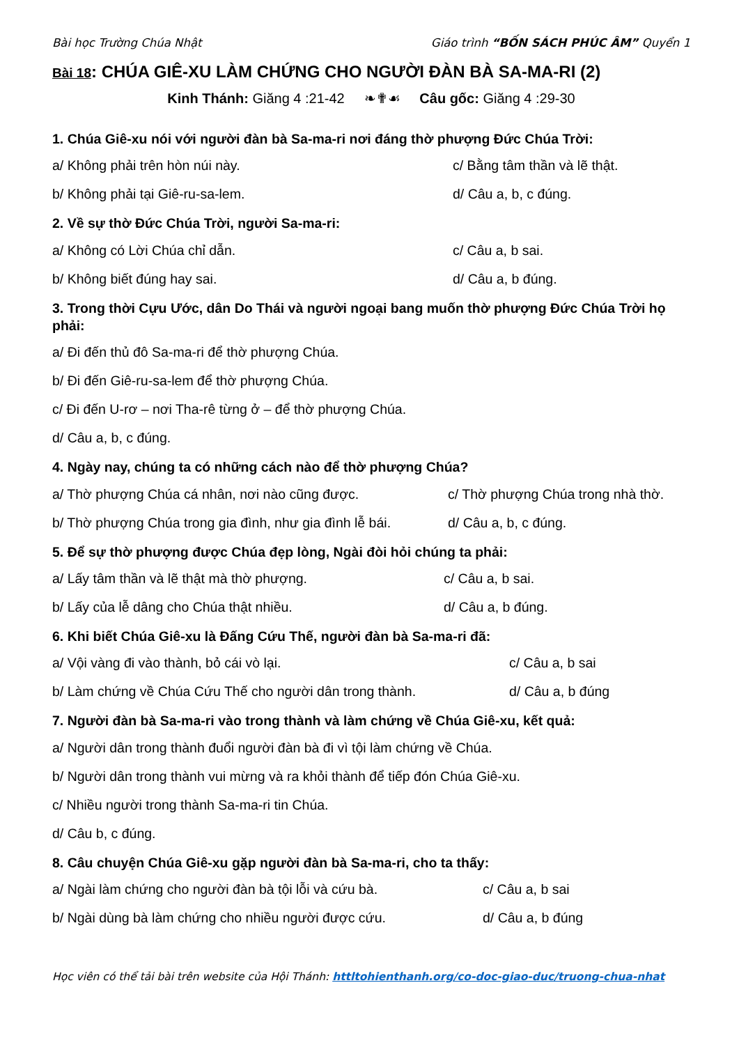Bài học Trường Chúa Nhật Giáo trình “BỐN SÁCH PHÚC ÂM” Quyển 1
Bài 18: CHÚA GIÊ-XU LÀM CHỨNG CHO NGƯỜI ĐÀN BÀ SA-MA-RI (2)
Kinh Thánh: Giăng 4 :21-42 ❧✟☙ Câu gốc: Giăng 4 :29-30
1. Chúa Giê-xu nói với người đàn bà Sa-ma-ri nơi đáng thờ phượng Đức Chúa Trời:
a/ Không phải trên hòn núi này.
c/ Bằng tâm thần và lẽ thật.
b/ Không phải tại Giê-ru-sa-lem.
d/ Câu a, b, c đúng.
2. Về sự thờ Đức Chúa Trời, người Sa-ma-ri:
a/ Không có Lời Chúa chỉ dẫn. c/ Câu a, b sai.
b/ Không biết đúng hay sai. d/ Câu a, b đúng.
3. Trong thời Cựu Ước, dân Do Thái và người ngoại bang muốn thờ phượng Đức Chúa Trời họ phải:
a/ Đi đến thủ đô Sa-ma-ri để thờ phượng Chúa.
b/ Đi đến Giê-ru-sa-lem để thờ phượng Chúa.
c/ Đi đến U-rơ – nơi Tha-rê từng ở – để thờ phượng Chúa.
d/ Câu a, b, c đúng.
4. Ngày nay, chúng ta có những cách nào để thờ phượng Chúa?
a/ Thờ phượng Chúa cá nhân, nơi nào cũng được.
c/ Thờ phượng Chúa trong nhà thờ.
b/ Thờ phượng Chúa trong gia đình, như gia đình lễ bái.
d/ Câu a, b, c đúng.
5. Để sự thờ phượng được Chúa đẹp lòng, Ngài đòi hỏi chúng ta phải:
a/ Lấy tâm thần và lẽ thật mà thờ phượng.
c/ Câu a, b sai.
b/ Lấy của lễ dâng cho Chúa thật nhiều.
d/ Câu a, b đúng.
6. Khi biết Chúa Giê-xu là Đấng Cứu Thế, người đàn bà Sa-ma-ri đã:
a/ Vội vàng đi vào thành, bỏ cái vò lại.
c/ Câu a, b sai
b/ Làm chứng về Chúa Cứu Thế cho người dân trong thành.
d/ Câu a, b đúng
7. Người đàn bà Sa-ma-ri vào trong thành và làm chứng về Chúa Giê-xu, kết quả:
a/ Người dân trong thành đuổi người đàn bà đi vì tội làm chứng về Chúa.
b/ Người dân trong thành vui mừng và ra khỏi thành để tiếp đón Chúa Giê-xu.
c/ Nhiều người trong thành Sa-ma-ri tin Chúa.
d/ Câu b, c đúng.
8. Câu chuyện Chúa Giê-xu gặp người đàn bà Sa-ma-ri, cho ta thấy:
a/ Ngài làm chứng cho người đàn bà tội lỗi và cứu bà.
c/ Câu a, b sai
b/ Ngài dùng bà làm chứng cho nhiều người được cứu.
d/ Câu a, b đúng
Học viên có thể tải bài trên website của Hội Thánh: httltohienthanh.org/co-doc-giao-duc/truong-chua-nhat